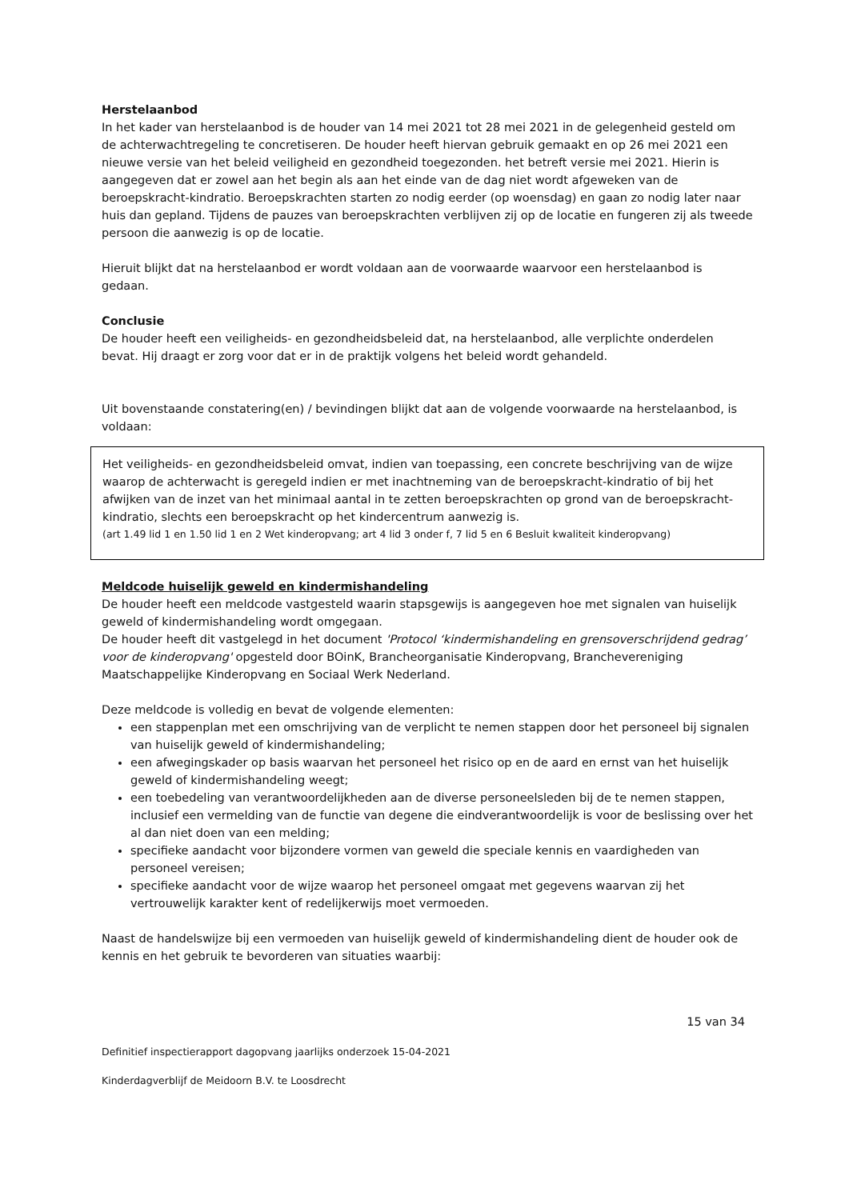Herstelaanbod
In het kader van herstelaanbod is de houder van 14 mei 2021 tot 28 mei 2021 in de gelegenheid gesteld om de achterwachtregeling te concretiseren. De houder heeft hiervan gebruik gemaakt en op 26 mei 2021 een nieuwe versie van het beleid veiligheid en gezondheid toegezonden. het betreft versie mei 2021. Hierin is aangegeven dat er zowel aan het begin als aan het einde van de dag niet wordt afgeweken van de beroepskracht-kindratio. Beroepskrachten starten zo nodig eerder (op woensdag) en gaan zo nodig later naar huis dan gepland. Tijdens de pauzes van beroepskrachten verblijven zij op de locatie en fungeren zij als tweede persoon die aanwezig is op de locatie.
Hieruit blijkt dat na herstelaanbod er wordt voldaan aan de voorwaarde waarvoor een herstelaanbod is gedaan.
Conclusie
De houder heeft een veiligheids- en gezondheidsbeleid dat, na herstelaanbod, alle verplichte onderdelen bevat. Hij draagt er zorg voor dat er in de praktijk volgens het beleid wordt gehandeld.
Uit bovenstaande constatering(en) / bevindingen blijkt dat aan de volgende voorwaarde na herstelaanbod, is voldaan:
Het veiligheids- en gezondheidsbeleid omvat, indien van toepassing, een concrete beschrijving van de wijze waarop de achterwacht is geregeld indien er met inachtneming van de beroepskracht-kindratio of bij het afwijken van de inzet van het minimaal aantal in te zetten beroepskrachten op grond van de beroepskracht-kindratio, slechts een beroepskracht op het kindercentrum aanwezig is.
(art 1.49 lid 1 en 1.50 lid 1 en 2 Wet kinderopvang; art 4 lid 3 onder f, 7 lid 5 en 6 Besluit kwaliteit kinderopvang)
Meldcode huiselijk geweld en kindermishandeling
De houder heeft een meldcode vastgesteld waarin stapsgewijs is aangegeven hoe met signalen van huiselijk geweld of kindermishandeling wordt omgegaan.
De houder heeft dit vastgelegd in het document 'Protocol ‘kindermishandeling en grensoverschrijdend gedrag’ voor de kinderopvang' opgesteld door BOinK, Brancheorganisatie Kinderopvang, Branchevereniging Maatschappelijke Kinderopvang en Sociaal Werk Nederland.
Deze meldcode is volledig en bevat de volgende elementen:
een stappenplan met een omschrijving van de verplicht te nemen stappen door het personeel bij signalen van huiselijk geweld of kindermishandeling;
een afwegingskader op basis waarvan het personeel het risico op en de aard en ernst van het huiselijk geweld of kindermishandeling weegt;
een toebedeling van verantwoordelijkheden aan de diverse personeelsleden bij de te nemen stappen, inclusief een vermelding van de functie van degene die eindverantwoordelijk is voor de beslissing over het al dan niet doen van een melding;
specifieke aandacht voor bijzondere vormen van geweld die speciale kennis en vaardigheden van personeel vereisen;
specifieke aandacht voor de wijze waarop het personeel omgaat met gegevens waarvan zij het vertrouwelijk karakter kent of redelijkerwijs moet vermoeden.
Naast de handelswijze bij een vermoeden van huiselijk geweld of kindermishandeling dient de houder ook de kennis en het gebruik te bevorderen van situaties waarbij:
15 van 34
Definitief inspectierapport dagopvang jaarlijks onderzoek 15-04-2021
Kinderdagverblijf de Meidoorn B.V. te Loosdrecht